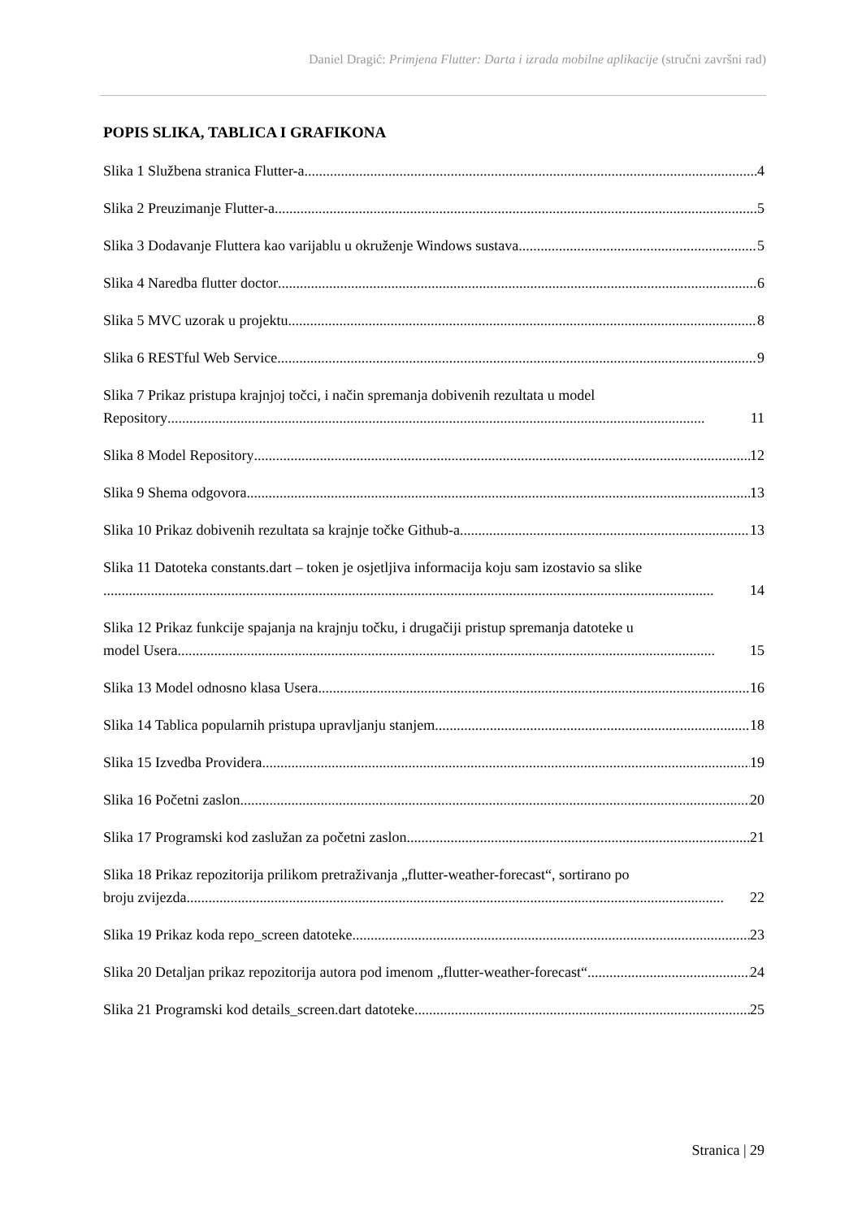Daniel Dragić: Primjena Flutter: Darta i izrada mobilne aplikacije (stručni završni rad)
POPIS SLIKA, TABLICA I GRAFIKONA
Slika 1 Službena stranica Flutter-a 4
Slika 2 Preuzimanje Flutter-a 5
Slika 3 Dodavanje Fluttera kao varijablu u okruženje Windows sustava 5
Slika 4 Naredba flutter doctor 6
Slika 5 MVC uzorak u projektu 8
Slika 6 RESTful Web Service 9
Slika 7 Prikaz pristupa krajnjoj točci, i način spremanja dobivenih rezultata u model
Repository................................................................................................................................................... 11
Slika 8 Model Repository 12
Slika 9 Shema odgovora 13
Slika 10 Prikaz dobivenih rezultata sa krajnje točke Github-a 13
Slika 11 Datoteka constants.dart – token je osjetljiva informacija koju sam izostavio sa slike
....................................................................................................................................................................... 14
Slika 12 Prikaz funkcije spajanja na krajnju točku, i drugačiji pristup spremanja datoteke u
model Usera................................................................................................................................................... 15
Slika 13 Model odnosno klasa Usera 16
Slika 14 Tablica popularnih pristupa upravljanju stanjem 18
Slika 15 Izvedba Providera 19
Slika 16 Početni zaslon 20
Slika 17 Programski kod zaslužan za početni zaslon 21
Slika 18 Prikaz repozitorija prilikom pretraživanja „flutter-weather-forecast“, sortirano po
broju zvijezda................................................................................................................................................... 22
Slika 19 Prikaz koda repo_screen datoteke 23
Slika 20 Detaljan prikaz repozitorija autora pod imenom „flutter-weather-forecast“ 24
Slika 21 Programski kod details_screen.dart datoteke 25
Stranica | 29